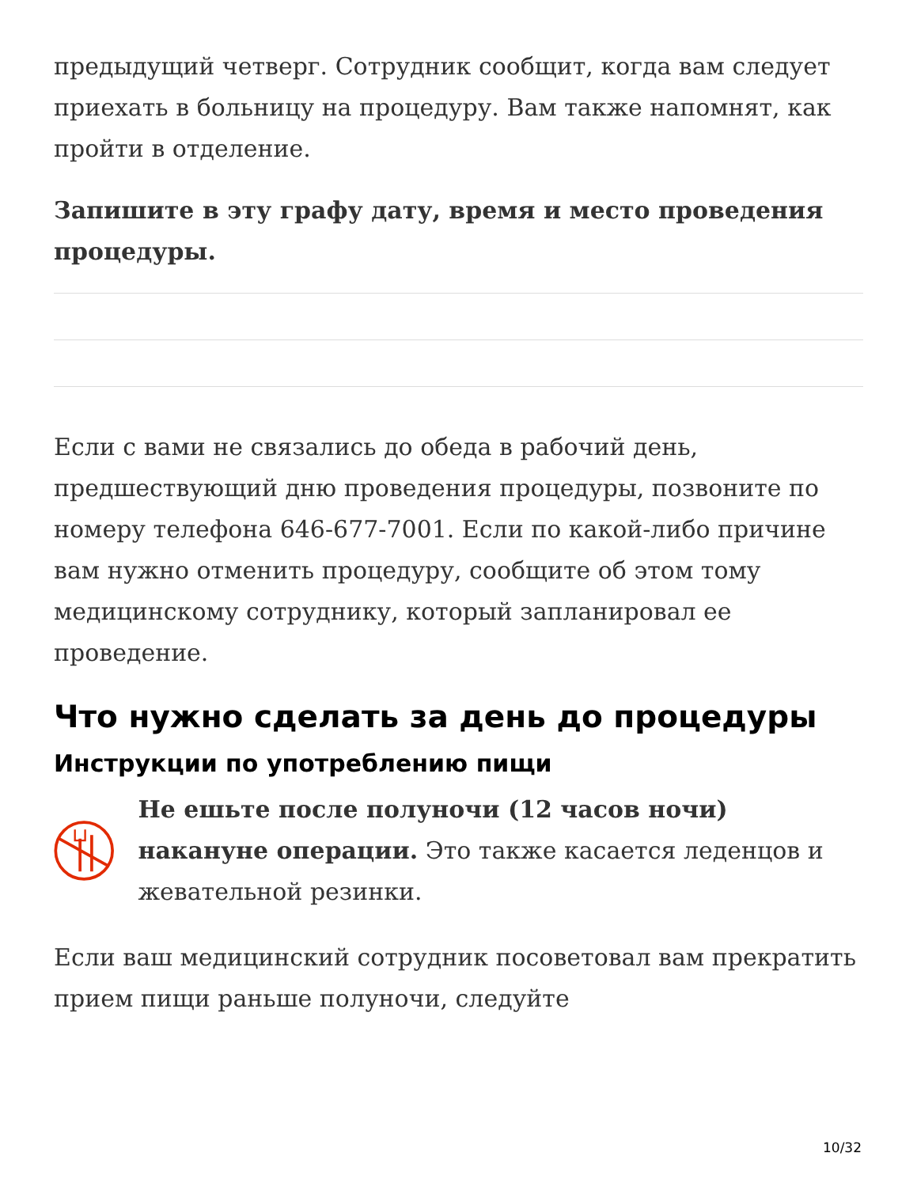предыдущий четверг. Сотрудник сообщит, когда вам следует приехать в больницу на процедуру. Вам также напомнят, как пройти в отделение.
Запишите в эту графу дату, время и место проведения процедуры.
Если с вами не связались до обеда в рабочий день, предшествующий дню проведения процедуры, позвоните по номеру телефона 646-677-7001. Если по какой-либо причине вам нужно отменить процедуру, сообщите об этом тому медицинскому сотруднику, который запланировал ее проведение.
Что нужно сделать за день до процедуры
Инструкции по употреблению пищи
Не ешьте после полуночи (12 часов ночи) накануне операции. Это также касается леденцов и жевательной резинки.
Если ваш медицинский сотрудник посоветовал вам прекратить прием пищи раньше полуночи, следуйте
10/32